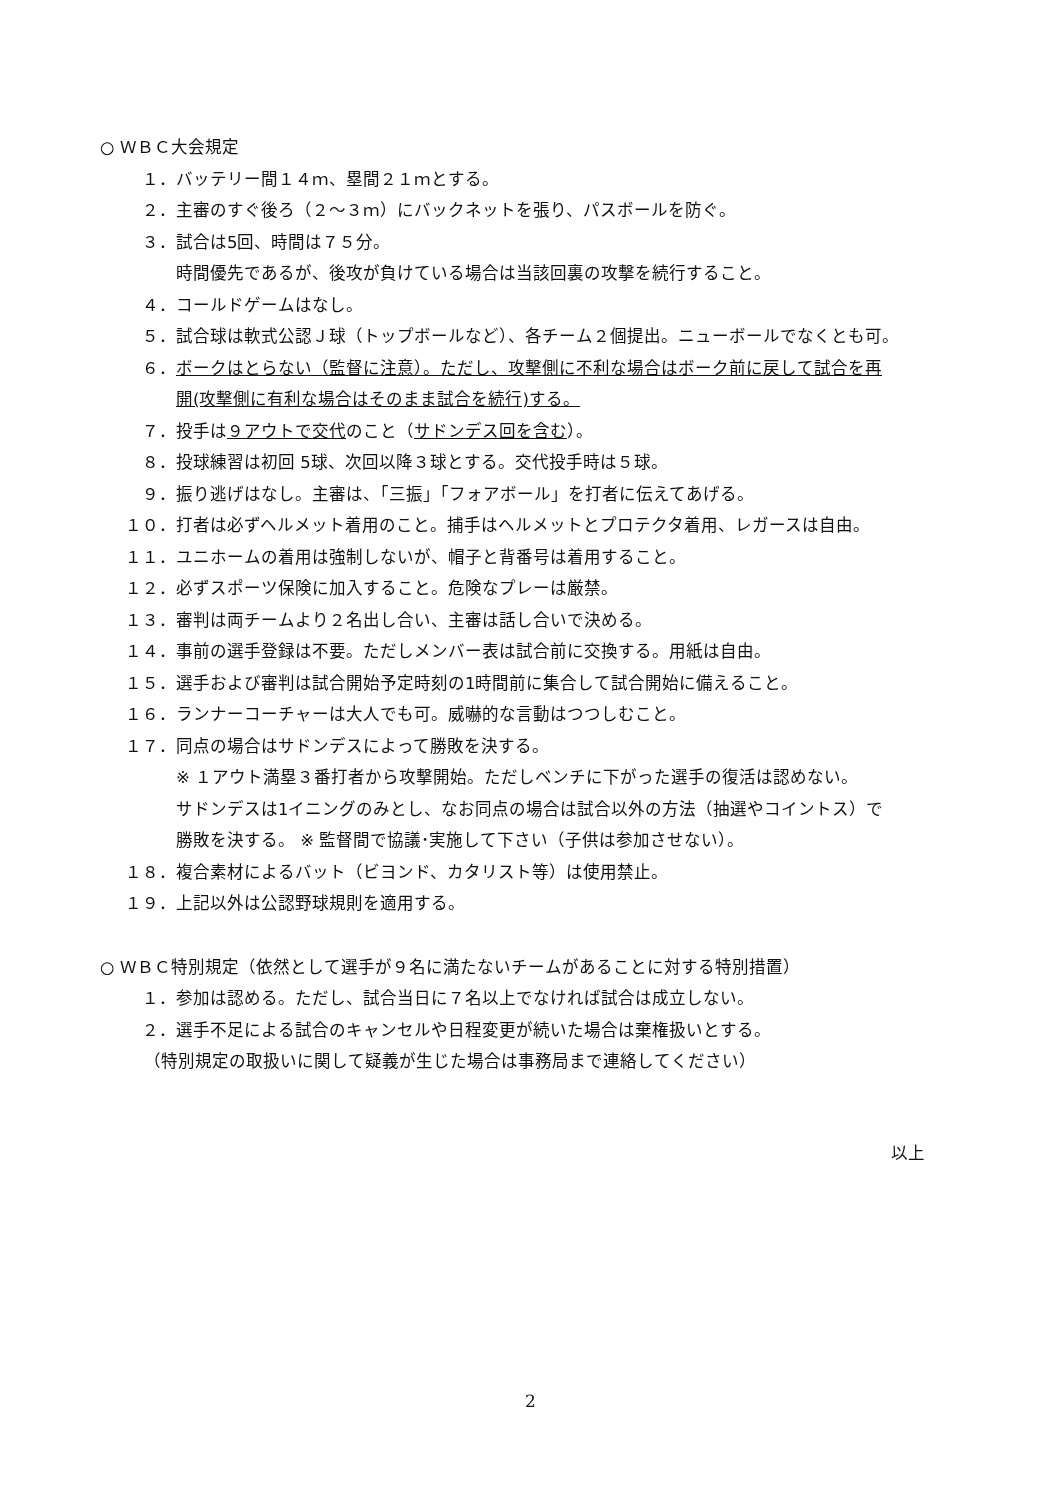○ ＷＢＣ大会規定
１． バッテリー間１４ｍ、塁間２１ｍとする。
２． 主審のすぐ後ろ（２～３ｍ）にバックネットを張り、パスボールを防ぐ。
３． 試合は5回、時間は７５分。
時間優先であるが、後攻が負けている場合は当該回裏の攻撃を続行すること。
４． コールドゲームはなし。
５． 試合球は軟式公認Ｊ球（トップボールなど）、各チーム２個提出。ニューボールでなくとも可。
６． ボークはとらない（監督に注意）。ただし、攻撃側に不利な場合はボーク前に戻して試合を再
開(攻撃側に有利な場合はそのまま試合を続行)する。
７． 投手は９アウトで交代のこと（サドンデス回を含む）。
８． 投球練習は初回 5球、次回以降３球とする。交代投手時は５球。
９． 振り逃げはなし。主審は、「三振」「フォアボール」を打者に伝えてあげる。
１０． 打者は必ずヘルメット着用のこと。捕手はヘルメットとプロテクタ着用、レガースは自由。
１１． ユニホームの着用は強制しないが、帽子と背番号は着用すること。
１２． 必ずスポーツ保険に加入すること。危険なプレーは厳禁。
１３． 審判は両チームより２名出し合い、主審は話し合いで決める。
１４． 事前の選手登録は不要。ただしメンバー表は試合前に交換する。用紙は自由。
１５． 選手および審判は試合開始予定時刻の1時間前に集合して試合開始に備えること。
１６． ランナーコーチャーは大人でも可。威嚇的な言動はつつしむこと。
１７． 同点の場合はサドンデスによって勝敗を決する。
※ １アウト満塁３番打者から攻撃開始。ただしベンチに下がった選手の復活は認めない。
サドンデスは1イニングのみとし、なお同点の場合は試合以外の方法（抽選やコイントス）で
勝敗を決する。 ※ 監督間で協議･実施して下さい（子供は参加させない）。
１８． 複合素材によるバット（ビヨンド、カタリスト等）は使用禁止。
１９． 上記以外は公認野球規則を適用する。
○ ＷＢＣ特別規定（依然として選手が９名に満たないチームがあることに対する特別措置）
１． 参加は認める。ただし、試合当日に７名以上でなければ試合は成立しない。
２． 選手不足による試合のキャンセルや日程変更が続いた場合は棄権扱いとする。
（特別規定の取扱いに関して疑義が生じた場合は事務局まで連絡してください）
以上
2